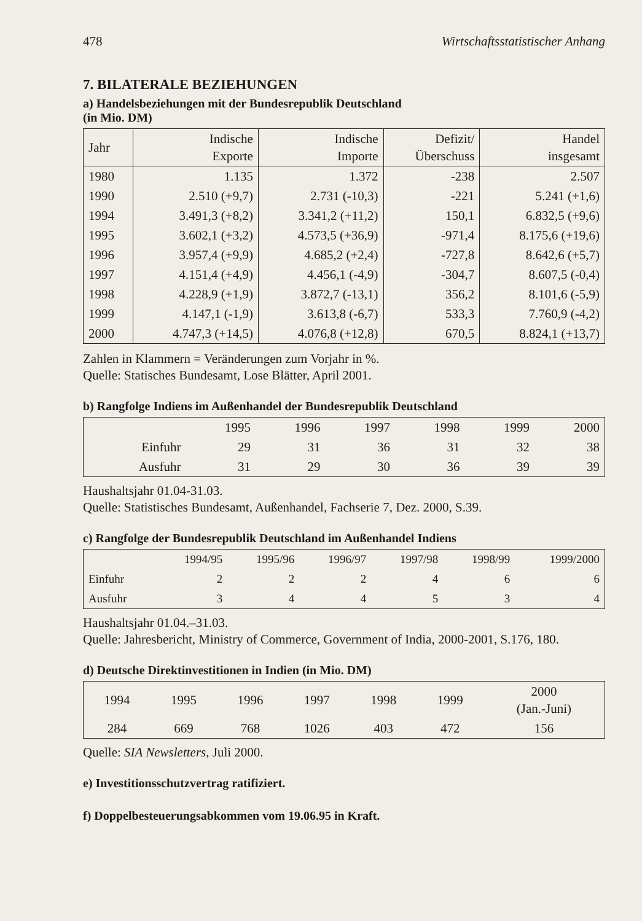478 Wirtschaftsstatistischer Anhang
7. BILATERALE BEZIEHUNGEN
a) Handelsbeziehungen mit der Bundesrepublik Deutschland
(in Mio. DM)
| Jahr | Indische Exporte | Indische Importe | Defizit/ Überschuss | Handel insgesamt |
| --- | --- | --- | --- | --- |
| 1980 | 1.135 | 1.372 | -238 | 2.507 |
| 1990 | 2.510 (+9,7) | 2.731 (-10,3) | -221 | 5.241 (+1,6) |
| 1994 | 3.491,3 (+8,2) | 3.341,2 (+11,2) | 150,1 | 6.832,5 (+9,6) |
| 1995 | 3.602,1 (+3,2) | 4.573,5 (+36,9) | -971,4 | 8.175,6 (+19,6) |
| 1996 | 3.957,4 (+9,9) | 4.685,2 (+2,4) | -727,8 | 8.642,6 (+5,7) |
| 1997 | 4.151,4 (+4,9) | 4.456,1 (-4,9) | -304,7 | 8.607,5 (-0,4) |
| 1998 | 4.228,9 (+1,9) | 3.872,7 (-13,1) | 356,2 | 8.101,6 (-5,9) |
| 1999 | 4.147,1 (-1,9) | 3.613,8 (-6,7) | 533,3 | 7.760,9 (-4,2) |
| 2000 | 4.747,3 (+14,5) | 4.076,8 (+12,8) | 670,5 | 8.824,1 (+13,7) |
Zahlen in Klammern = Veränderungen zum Vorjahr in %.
Quelle: Statisches Bundesamt, Lose Blätter, April 2001.
b) Rangfolge Indiens im Außenhandel der Bundesrepublik Deutschland
| | 1995 | 1996 | 1997 | 1998 | 1999 | 2000 |
| --- | --- | --- | --- | --- | --- | --- |
| Einfuhr | 29 | 31 | 36 | 31 | 32 | 38 |
| Ausfuhr | 31 | 29 | 30 | 36 | 39 | 39 |
Haushaltsjahr 01.04-31.03.
Quelle: Statistisches Bundesamt, Außenhandel, Fachserie 7, Dez. 2000, S.39.
c) Rangfolge der Bundesrepublik Deutschland im Außenhandel Indiens
| | 1994/95 | 1995/96 | 1996/97 | 1997/98 | 1998/99 | 1999/2000 |
| --- | --- | --- | --- | --- | --- | --- |
| Einfuhr | 2 | 2 | 2 | 4 | 6 | 6 |
| Ausfuhr | 3 | 4 | 4 | 5 | 3 | 4 |
Haushaltsjahr 01.04.–31.03.
Quelle: Jahresbericht, Ministry of Commerce, Government of India, 2000-2001, S.176, 180.
d) Deutsche Direktinvestitionen in Indien (in Mio. DM)
| 1994 | 1995 | 1996 | 1997 | 1998 | 1999 | 2000 (Jan.-Juni) |
| --- | --- | --- | --- | --- | --- | --- |
| 284 | 669 | 768 | 1026 | 403 | 472 | 156 |
Quelle: SIA Newsletters, Juli 2000.
e) Investitionsschutzvertrag ratifiziert.
f) Doppelbesteuerungsabkommen vom 19.06.95 in Kraft.